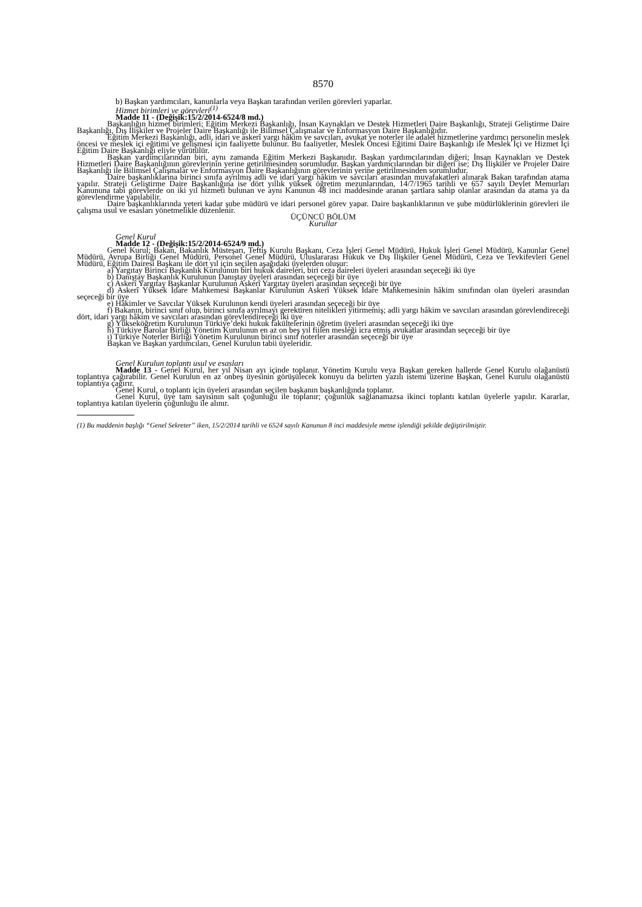8570
b) Başkan yardımcıları, kanunlarla veya Başkan tarafından verilen görevleri yaparlar.
Hizmet birimleri ve görevleri<sup>(1)</sup>
Madde 11 - (Değişik:15/2/2014-6524/8 md.)
Başkanlığın hizmet birimleri; Eğitim Merkezi Başkanlığı, İnsan Kaynakları ve Destek Hizmetleri Daire Başkanlığı, Strateji Geliştirme Daire Başkanlığı, Dış İlişkiler ve Projeler Daire Başkanlığı ile Bilimsel Çalışmalar ve Enformasyon Daire Başkanlığıdır.
Eğitim Merkezi Başkanlığı, adli, idari ve askerî yargı hâkim ve savcıları, avukat ve noterler ile adalet hizmetlerine yardımcı personelin meslek öncesi ve meslek içi eğitimi ve gelişmesi için faaliyette bulunur. Bu faaliyetler, Meslek Öncesi Eğitimi Daire Başkanlığı ile Meslek İçi ve Hizmet İçi Eğitim Daire Başkanlığı eliyle yürütülür.
Başkan yardımcılarından biri, aynı zamanda Eğitim Merkezi Başkanıdır. Başkan yardımcılarından diğeri; İnsan Kaynakları ve Destek Hizmetleri Daire Başkanlığının görevlerinin yerine getirilmesinden sorumludur. Başkan yardımcılarından bir diğeri ise; Dış İlişkiler ve Projeler Daire Başkanlığı ile Bilimsel Çalışmalar ve Enformasyon Daire Başkanlığının görevlerinin yerine getirilmesinden sorumludur.
Daire başkanlıklarına birinci sınıfa ayrılmış adli ve idari yargı hâkim ve savcıları arasından muvafakatleri alınarak Bakan tarafından atama yapılır. Strateji Geliştirme Daire Başkanlığına ise dört yıllık yüksek öğretim mezunlarından, 14/7/1965 tarihli ve 657 sayılı Devlet Memurları Kanununa tabi görevlerde on iki yıl hizmeti bulunan ve aynı Kanunun 48 inci maddesinde aranan şartlara sahip olanlar arasından da atama ya da görevlendirme yapılabilir.
Daire başkanlıklarında yeteri kadar şube müdürü ve idari personel görev yapar. Daire başkanlıklarının ve şube müdürlüklerinin görevleri ile çalışma usul ve esasları yönetmelikle düzenlenir.
ÜÇÜNCÜ BÖLÜM
Kurullar
Genel Kurul
Madde 12 - (Değişik:15/2/2014-6524/9 md.)
Genel Kurul; Bakan, Bakanlık Müsteşarı, Teftiş Kurulu Başkanı, Ceza İşleri Genel Müdürü, Hukuk İşleri Genel Müdürü, Kanunlar Genel Müdürü, Avrupa Birliği Genel Müdürü, Personel Genel Müdürü, Uluslararası Hukuk ve Dış İlişkiler Genel Müdürü, Ceza ve Tevkifevleri Genel Müdürü, Eğitim Dairesi Başkanı ile dört yıl için seçilen aşağıdaki üyelerden oluşur:
a) Yargıtay Birinci Başkanlık Kurulunun biri hukuk daireleri, biri ceza daireleri üyeleri arasından seçeceği iki üye
b) Danıştay Başkanlık Kurulunun Danıştay üyeleri arasından seçeceği bir üye
c) Askerî Yargıtay Başkanlar Kurulunun Askerî Yargıtay üyeleri arasından seçeceği bir üye
d) Askerî Yüksek İdare Mahkemesi Başkanlar Kurulunun Askerî Yüksek İdare Mahkemesinin hâkim sınıfından olan üyeleri arasından seçeceği bir üye
e) Hâkimler ve Savcılar Yüksek Kurulunun kendi üyeleri arasından seçeceği bir üye
f) Bakanın, birinci sınıf olup, birinci sınıfa ayrılmayı gerektiren nitelikleri yitirmemiş; adli yargı hâkim ve savcıları arasından görevlendireceği dört, idari yargı hâkim ve savcıları arasından görevlendireceği iki üye
g) Yükseköğretim Kurulunun Türkiye’deki hukuk fakültelerinin öğretim üyeleri arasından seçeceği iki üye
h) Türkiye Barolar Birliği Yönetim Kurulunun en az on beş yıl fiilen mesleği icra etmiş avukatlar arasından seçeceği bir üye
ı) Türkiye Noterler Birliği Yönetim Kurulunun birinci sınıf noterler arasından seçeceği bir üye
Başkan ve Başkan yardımcıları, Genel Kurulun tabii üyeleridir.
Genel Kurulun toplantı usul ve esasları
Madde 13 - Genel Kurul, her yıl Nisan ayı içinde toplanır. Yönetim Kurulu veya Başkan gereken hallerde Genel Kurulu olağanüstü toplantıya çağırabilir. Genel Kurulun en az onbeş üyesinin görüşülecek konuyu da belirten yazılı istemi üzerine Başkan, Genel Kurulu olağanüstü toplantıya çağırır.
Genel Kurul, o toplantı için üyeleri arasından seçilen başkanın başkanlığında toplanır.
Genel Kurul, üye tam sayısının salt çoğunluğu ile toplanır; çoğunluk sağlanamazsa ikinci toplantı katılan üyelerle yapılır. Kararlar, toplantıya katılan üyelerin çoğunluğu ile alınır.
(1) Bu maddenin başlığı “Genel Sekreter” iken, 15/2/2014 tarihli ve 6524 sayılı Kanunun 8 inci maddesiyle metne işlendiği şekilde değiştirilmiştir.